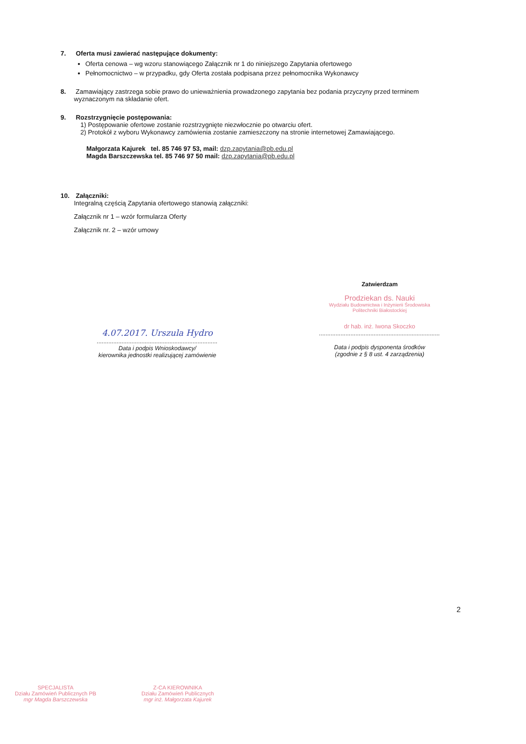7. Oferta musi zawierać następujące dokumenty:
Oferta cenowa – wg wzoru stanowiącego Załącznik nr 1 do niniejszego Zapytania ofertowego
Pełnomocnictwo – w przypadku, gdy Oferta została podpisana przez pełnomocnika Wykonawcy
8. Zamawiający zastrzega sobie prawo do unieważnienia prowadzonego zapytania bez podania przyczyny przed terminem
wyznaczonym na składanie ofert.
9. Rozstrzygnięcie postępowania:
1) Postępowanie ofertowe zostanie rozstrzygnięte niezwłocznie po otwarciu ofert.
2) Protokół z wyboru Wykonawcy zamówienia zostanie zamieszczony na stronie internetowej Zamawiającego.
Małgorzata Kajurek tel. 85 746 97 53, mail: dzp.zapytania@pb.edu.pl
Magda Barszczewska tel. 85 746 97 50 mail: dzp.zapytania@pb.edu.pl
10. Załączniki:
Integralną częścią Zapytania ofertowego stanowią załączniki:
Załącznik nr 1 – wzór formularza Oferty
Załącznik nr. 2 – wzór umowy
4.07.2017. Urszula Hydro
.........................................................................
Data i podpis Wnioskodawcy/
kierownika jednostki realizującej zamówienie
Zatwierdzam
Prodziekan ds. Nauki
Wydziału Budownictwa i Inżynierii Środowiska
Politechniki Białostockiej
dr hab. inż. Iwona Skoczko
.........................................................................
Data i podpis dysponenta środków
(zgodnie z § 8 ust. 4 zarządzenia)
2
SPECJALISTA
Działu Zamówień Publicznych PB
mgr Magda Barszczewska
Z-CA KIEROWNIKA
Działu Zamówień Publicznych
mgr inż. Małgorzata Kajurek